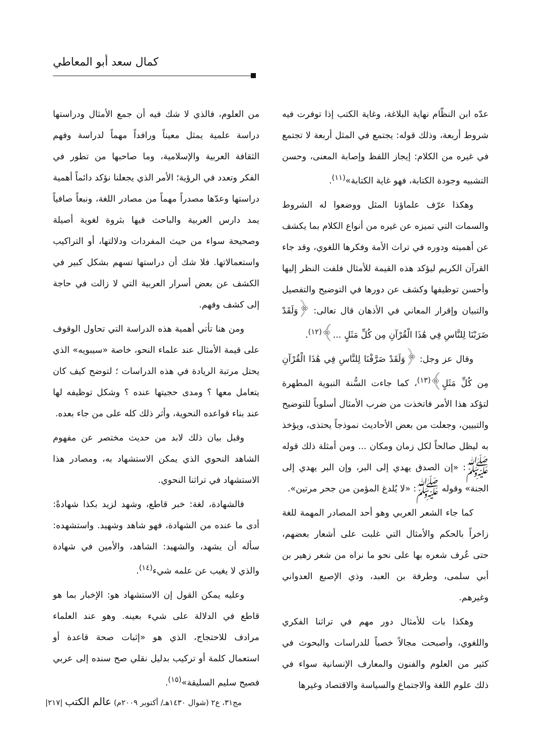كمال سعد أبو المعاطي
عدّه ابن النظّام نهاية البلاغة، وغاية الكتب إذا توفرت فيه شروط أربعة، وذلك قوله: يجتمع في المثل أربعة لا تجتمع في غيره من الكلام: إيجاز اللفظ وإصابة المعنى، وحسن التشبيه وجودة الكتابة، فهو غاية الكتابة»<sup>(١١)</sup>.
وهكذا عرّف علماؤنا المثل ووضعوا له الشروط والسمات التي تميزه عن غيره من أنواع الكلام بما يكشف عن أهميته ودوره في تراث الأمة وفكرها اللغوي، وقد جاء القرآن الكريم ليؤكد هذه القيمة للأمثال فلفت النظر إليها وأحسن توظيفها وكشف عن دورها في التوضيح والتفصيل والتبيان وإقرار المعاني في الأذهان قال تعالى: ﴿وَلَقَدْ ضَرَبْنَا لِلنَّاسِ فِي هَٰذَا الْقُرْآنِ مِن كُلِّ مَثَلٍ ...﴾<sup>(١٢)</sup>.
وقال عز وجل: ﴿وَلَقَدْ صَرَّفْنَا لِلنَّاسِ فِي هَٰذَا الْقُرْآنِ مِن كُلِّ مَثَلٍ﴾<sup>(١٣)</sup>، كما جاءت السُّنة النبوية المطهرة لتؤكد هذا الأمر فاتخذت من ضرب الأمثال أسلوباً للتوضيح والتبيين، وجعلت من بعض الأحاديث نموذجاً يحتذى، ويؤخذ به ليظل صالحاً لكل زمان ومكان ... ومن أمثلة ذلك قوله ﷺ: «إن الصدق يهدي إلى البر، وإن البر يهدي إلى الجنة» وقوله ﷺ: «لا يُلدغ المؤمن من جحر مرتين».
كما جاء الشعر العربي وهو أحد المصادر المهمة للغة زاخراً بالحكم والأمثال التي غلبت على أشعار بعضهم، حتى عُرف شعره بها على نحو ما نراه من شعر زهير بن أبي سلمى، وطرفة بن العبد، وذي الإصبع العدواني وغيرهم.
وهكذا بات للأمثال دور مهم في تراثنا الفكري واللغوي، وأصبحت مجالاً خصباً للدراسات والبحوث في كثير من العلوم والفنون والمعارف الإنسانية سواء في ذلك علوم اللغة والاجتماع والسياسة والاقتصاد وغيرها
من العلوم، فالذي لا شك فيه أن جمع الأمثال ودراستها دراسة علمية يمثل معيناً ورافداً مهماً لدراسة وفهم الثقافة العربية والإسلامية، وما صاحبها من تطور في الفكر وتعدد في الرؤية؛ الأمر الذي يجعلنا نؤكد دائماً أهمية دراستها وعدّها مصدراً مهماً من مصادر اللغة، ونبعاً صافياً يمد دارس العربية والباحث فيها بثروة لغوية أصيلة وصحيحة سواء من حيث المفردات ودلالتها، أو التراكيب واستعمالاتها. فلا شك أن دراستها تسهم بشكل كبير في الكشف عن بعض أسرار العربية التي لا زالت في حاجة إلى كشف وفهم.
ومن هنا تأتي أهمية هذه الدراسة التي تحاول الوقوف على قيمة الأمثال عند علماء النحو، خاصة «سيبويه» الذي يحتل مرتبة الريادة في هذه الدراسات ؛ لتوضح كيف كان يتعامل معها ؟ ومدى حجيتها عنده ؟ وشكل توظيفه لها عند بناء قواعده النحوية، وأثر ذلك كله على من جاء بعده.
وقبل بيان ذلك لابد من حديث مختصر عن مفهوم الشاهد النحوي الذي يمكن الاستشهاد به، ومصادر هذا الاستشهاد في تراثنا النحوي.
فالشهادة، لغة: خبر قاطع، وشهد لزيد بكذا شهادةً: أدى ما عنده من الشهادة، فهو شاهد وشهيد. واستشهده: سأله أن يشهد، والشهيد: الشاهد، والأمين في شهادة والذي لا يغيب عن علمه شيء<sup>(١٤)</sup>.
وعليه يمكن القول إن الاستشهاد هو: الإخبار بما هو قاطع في الدلالة على شيء بعينه. وهو عند العلماء مرادف للاحتجاج، الذي هو «إثبات صحة قاعدة أو استعمال كلمة أو تركيب بدليل نقلي صح سنده إلى عربي فصيح سليم السليقة»<sup>(١٥)</sup>.
مج٣١، ع٢ (شوال ١٤٣٠هـ/ أكتوبر ٢٠٠٩م) عالم الكتب |٢١٧|